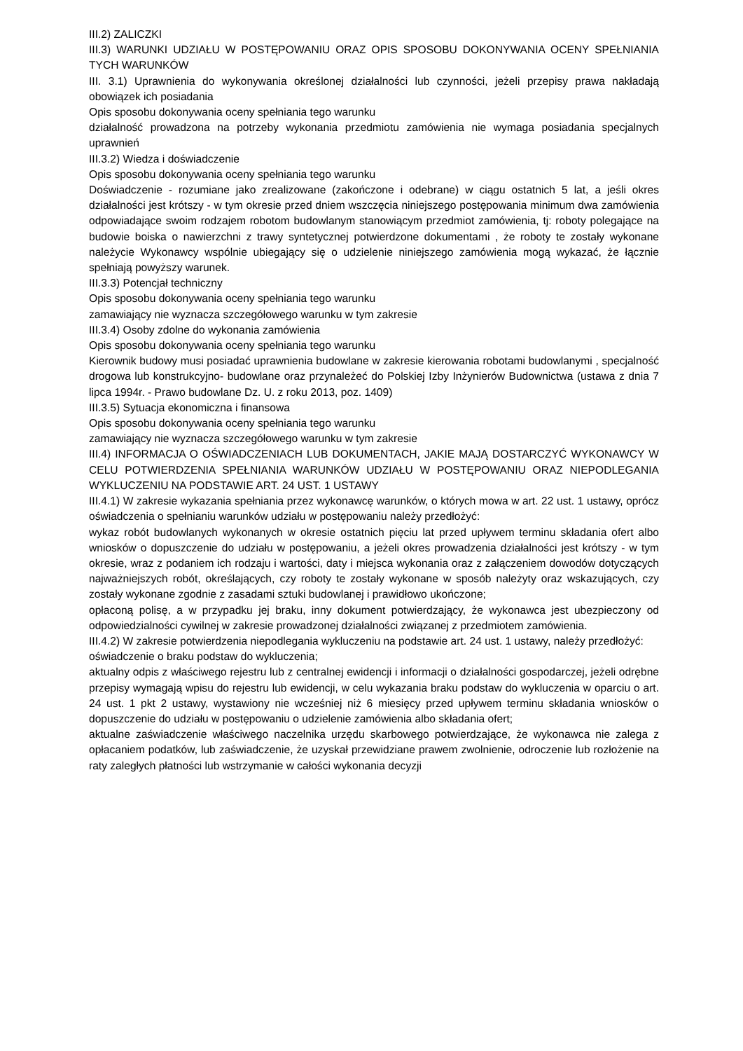III.2) ZALICZKI
III.3) WARUNKI UDZIAŁU W POSTĘPOWANIU ORAZ OPIS SPOSOBU DOKONYWANIA OCENY SPEŁNIANIA TYCH WARUNKÓW
III. 3.1) Uprawnienia do wykonywania określonej działalności lub czynności, jeżeli przepisy prawa nakładają obowiązek ich posiadania
Opis sposobu dokonywania oceny spełniania tego warunku
działalność prowadzona na potrzeby wykonania przedmiotu zamówienia nie wymaga posiadania specjalnych uprawnień
III.3.2) Wiedza i doświadczenie
Opis sposobu dokonywania oceny spełniania tego warunku
Doświadczenie - rozumiane jako zrealizowane (zakończone i odebrane) w ciągu ostatnich 5 lat, a jeśli okres działalności jest krótszy - w tym okresie przed dniem wszczęcia niniejszego postępowania minimum dwa zamówienia odpowiadające swoim rodzajem robotom budowlanym stanowiącym przedmiot zamówienia, tj: roboty polegające na budowie boiska o nawierzchni z trawy syntetycznej potwierdzone dokumentami , że roboty te zostały wykonane należycie Wykonawcy wspólnie ubiegający się o udzielenie niniejszego zamówienia mogą wykazać, że łącznie spełniają powyższy warunek.
III.3.3) Potencjał techniczny
Opis sposobu dokonywania oceny spełniania tego warunku
zamawiający nie wyznacza szczegółowego warunku w tym zakresie
III.3.4) Osoby zdolne do wykonania zamówienia
Opis sposobu dokonywania oceny spełniania tego warunku
Kierownik budowy musi posiadać uprawnienia budowlane w zakresie kierowania robotami budowlanymi , specjalność drogowa lub konstrukcyjno- budowlane oraz przynależeć do Polskiej Izby Inżynierów Budownictwa (ustawa z dnia 7 lipca 1994r. - Prawo budowlane Dz. U. z roku 2013, poz. 1409)
III.3.5) Sytuacja ekonomiczna i finansowa
Opis sposobu dokonywania oceny spełniania tego warunku
zamawiający nie wyznacza szczegółowego warunku w tym zakresie
III.4) INFORMACJA O OŚWIADCZENIACH LUB DOKUMENTACH, JAKIE MAJĄ DOSTARCZYĆ WYKONAWCY W CELU POTWIERDZENIA SPEŁNIANIA WARUNKÓW UDZIAŁU W POSTĘPOWANIU ORAZ NIEPODLEGANIA WYKLUCZENIU NA PODSTAWIE ART. 24 UST. 1 USTAWY
III.4.1) W zakresie wykazania spełniania przez wykonawcę warunków, o których mowa w art. 22 ust. 1 ustawy, oprócz oświadczenia o spełnianiu warunków udziału w postępowaniu należy przedłożyć:
wykaz robót budowlanych wykonanych w okresie ostatnich pięciu lat przed upływem terminu składania ofert albo wniosków o dopuszczenie do udziału w postępowaniu, a jeżeli okres prowadzenia działalności jest krótszy - w tym okresie, wraz z podaniem ich rodzaju i wartości, daty i miejsca wykonania oraz z załączeniem dowodów dotyczących najważniejszych robót, określających, czy roboty te zostały wykonane w sposób należyty oraz wskazujących, czy zostały wykonane zgodnie z zasadami sztuki budowlanej i prawidłowo ukończone;
opłaconą polisę, a w przypadku jej braku, inny dokument potwierdzający, że wykonawca jest ubezpieczony od odpowiedzialności cywilnej w zakresie prowadzonej działalności związanej z przedmiotem zamówienia.
III.4.2) W zakresie potwierdzenia niepodlegania wykluczeniu na podstawie art. 24 ust. 1 ustawy, należy przedłożyć:
oświadczenie o braku podstaw do wykluczenia;
aktualny odpis z właściwego rejestru lub z centralnej ewidencji i informacji o działalności gospodarczej, jeżeli odrębne przepisy wymagają wpisu do rejestru lub ewidencji, w celu wykazania braku podstaw do wykluczenia w oparciu o art. 24 ust. 1 pkt 2 ustawy, wystawiony nie wcześniej niż 6 miesięcy przed upływem terminu składania wniosków o dopuszczenie do udziału w postępowaniu o udzielenie zamówienia albo składania ofert;
aktualne zaświadczenie właściwego naczelnika urzędu skarbowego potwierdzające, że wykonawca nie zalega z opłacaniem podatków, lub zaświadczenie, że uzyskał przewidziane prawem zwolnienie, odroczenie lub rozłożenie na raty zaległych płatności lub wstrzymanie w całości wykonania decyzji